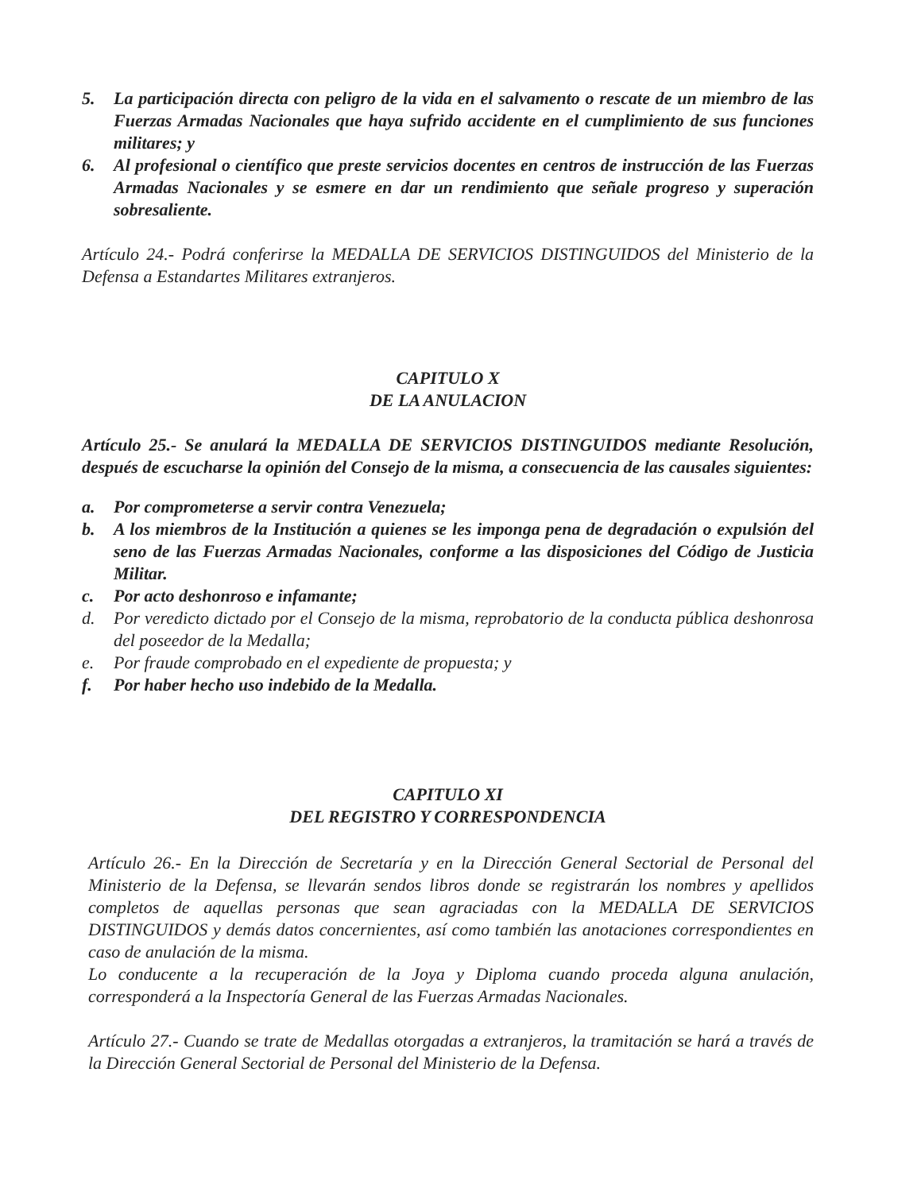5. La participación directa con peligro de la vida en el salvamento o rescate de un miembro de las Fuerzas Armadas Nacionales que haya sufrido accidente en el cumplimiento de sus funciones militares; y
6. Al profesional o científico que preste servicios docentes en centros de instrucción de las Fuerzas Armadas Nacionales y se esmere en dar un rendimiento que señale progreso y superación sobresaliente.
Artículo 24.- Podrá conferirse la MEDALLA DE SERVICIOS DISTINGUIDOS del Ministerio de la Defensa a Estandartes Militares extranjeros.
CAPITULO X
DE LA ANULACION
Artículo 25.- Se anulará la MEDALLA DE SERVICIOS DISTINGUIDOS mediante Resolución, después de escucharse la opinión del Consejo de la misma, a consecuencia de las causales siguientes:
a. Por comprometerse a servir contra Venezuela;
b. A los miembros de la Institución a quienes se les imponga pena de degradación o expulsión del seno de las Fuerzas Armadas Nacionales, conforme a las disposiciones del Código de Justicia Militar.
c. Por acto deshonroso e infamante;
d. Por veredicto dictado por el Consejo de la misma, reprobatorio de la conducta pública deshonrosa del poseedor de la Medalla;
e. Por fraude comprobado en el expediente de propuesta; y
f. Por haber hecho uso indebido de la Medalla.
CAPITULO XI
DEL REGISTRO Y CORRESPONDENCIA
Artículo 26.- En la Dirección de Secretaría y en la Dirección General Sectorial de Personal del Ministerio de la Defensa, se llevarán sendos libros donde se registrarán los nombres y apellidos completos de aquellas personas que sean agraciadas con la MEDALLA DE SERVICIOS DISTINGUIDOS y demás datos concernientes, así como también las anotaciones correspondientes en caso de anulación de la misma.
Lo conducente a la recuperación de la Joya y Diploma cuando proceda alguna anulación, corresponderá a la Inspectoría General de las Fuerzas Armadas Nacionales.
Artículo 27.- Cuando se trate de Medallas otorgadas a extranjeros, la tramitación se hará a través de la Dirección General Sectorial de Personal del Ministerio de la Defensa.